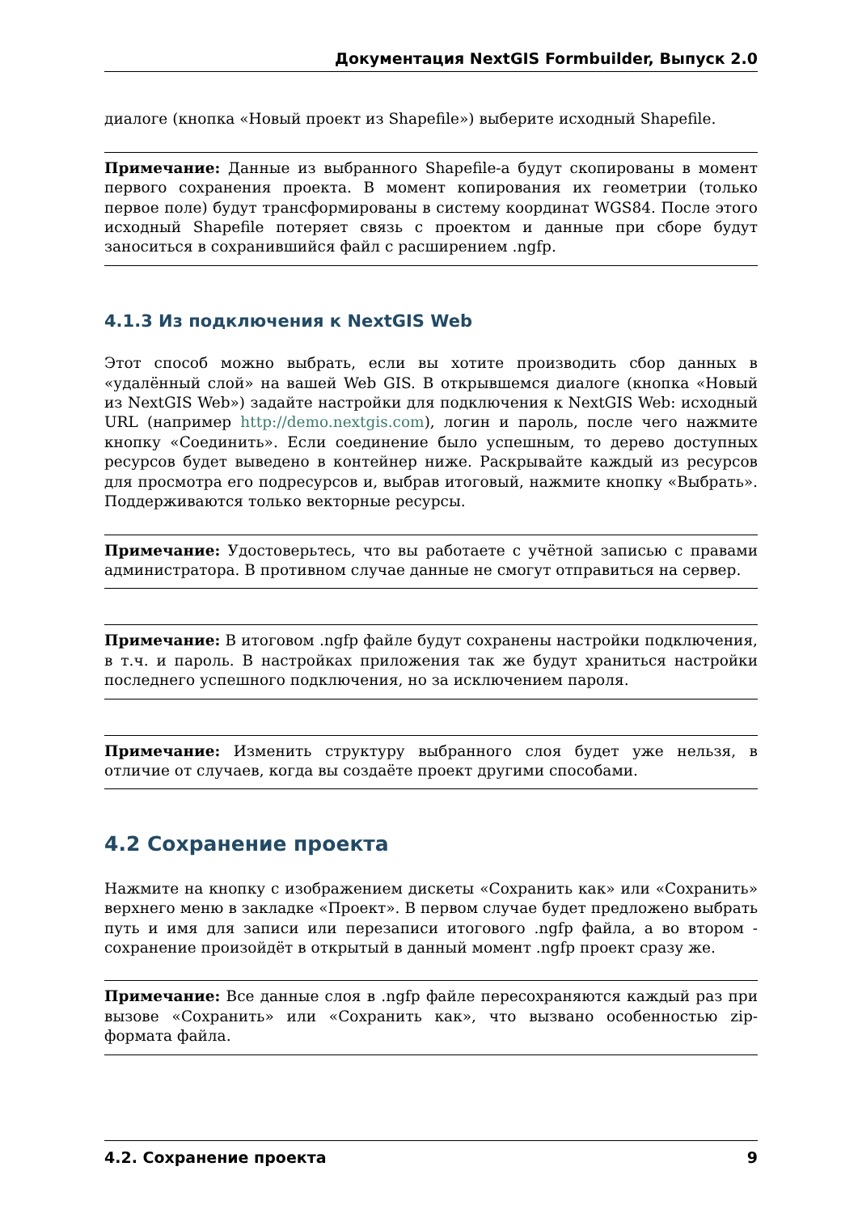Документация NextGIS Formbuilder, Выпуск 2.0
диалоге (кнопка «Новый проект из Shapefile») выберите исходный Shapefile.
Примечание: Данные из выбранного Shapefile-а будут скопированы в момент первого сохранения проекта. В момент копирования их геометрии (только первое поле) будут трансформированы в систему координат WGS84. После этого исходный Shapefile потеряет связь с проектом и данные при сборе будут заноситься в сохранившийся файл с расширением .ngfp.
4.1.3 Из подключения к NextGIS Web
Этот способ можно выбрать, если вы хотите производить сбор данных в «удалённый слой» на вашей Web GIS. В открывшемся диалоге (кнопка «Новый из NextGIS Web») задайте настройки для подключения к NextGIS Web: исходный URL (например http://demo.nextgis.com), логин и пароль, после чего нажмите кнопку «Соединить». Если соединение было успешным, то дерево доступных ресурсов будет выведено в контейнер ниже. Раскрывайте каждый из ресурсов для просмотра его подресурсов и, выбрав итоговый, нажмите кнопку «Выбрать». Поддерживаются только векторные ресурсы.
Примечание: Удостоверьтесь, что вы работаете с учётной записью с правами администратора. В противном случае данные не смогут отправиться на сервер.
Примечание: В итоговом .ngfp файле будут сохранены настройки подключения, в т.ч. и пароль. В настройках приложения так же будут храниться настройки последнего успешного подключения, но за исключением пароля.
Примечание: Изменить структуру выбранного слоя будет уже нельзя, в отличие от случаев, когда вы создаёте проект другими способами.
4.2 Сохранение проекта
Нажмите на кнопку с изображением дискеты «Сохранить как» или «Сохранить» верхнего меню в закладке «Проект». В первом случае будет предложено выбрать путь и имя для записи или перезаписи итогового .ngfp файла, а во втором - сохранение произойдёт в открытый в данный момент .ngfp проект сразу же.
Примечание: Все данные слоя в .ngfp файле пересохраняются каждый раз при вызове «Сохранить» или «Сохранить как», что вызвано особенностью zip-формата файла.
4.2. Сохранение проекта 9